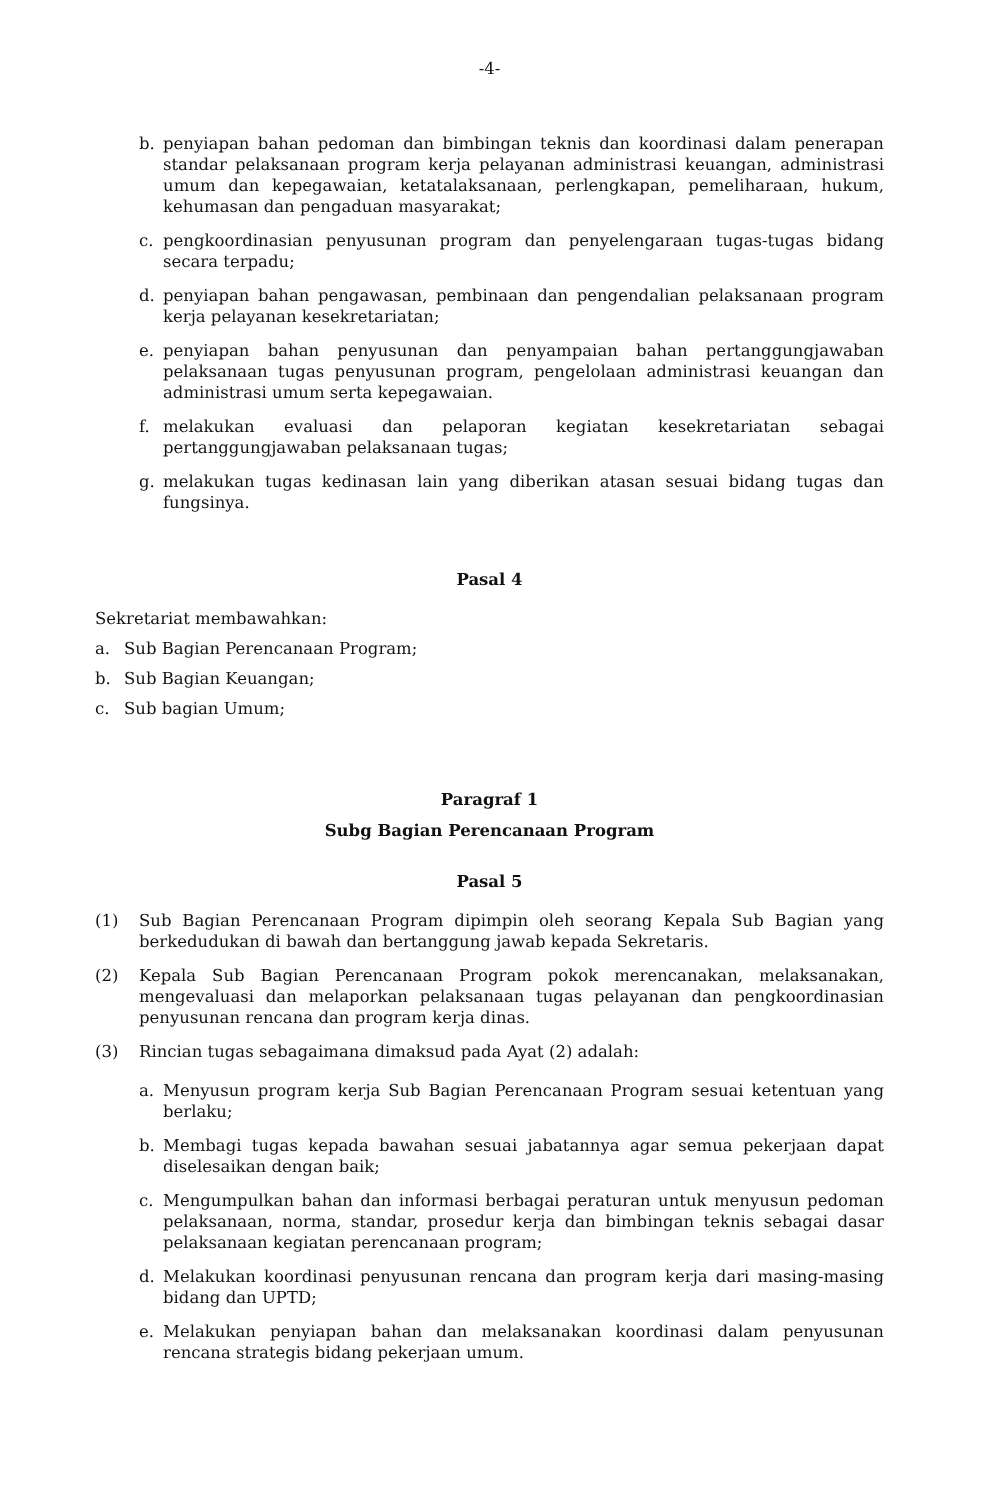-4-
b. penyiapan bahan pedoman dan bimbingan teknis dan koordinasi dalam penerapan standar pelaksanaan program kerja pelayanan administrasi keuangan, administrasi umum dan kepegawaian, ketatalaksanaan, perlengkapan, pemeliharaan, hukum, kehumasan dan pengaduan masyarakat;
c. pengkoordinasian penyusunan program dan penyelengaraan tugas-tugas bidang secara terpadu;
d. penyiapan bahan pengawasan, pembinaan dan pengendalian pelaksanaan program kerja pelayanan kesekretariatan;
e. penyiapan bahan penyusunan dan penyampaian bahan pertanggungjawaban pelaksanaan tugas penyusunan program, pengelolaan administrasi keuangan dan administrasi umum serta kepegawaian.
f. melakukan evaluasi dan pelaporan kegiatan kesekretariatan sebagai pertanggungjawaban pelaksanaan tugas;
g. melakukan tugas kedinasan lain yang diberikan atasan sesuai bidang tugas dan fungsinya.
Pasal 4
Sekretariat membawahkan:
a. Sub Bagian Perencanaan Program;
b. Sub Bagian Keuangan;
c. Sub bagian Umum;
Paragraf 1
Subg Bagian Perencanaan Program
Pasal 5
(1) Sub Bagian Perencanaan Program dipimpin oleh seorang Kepala Sub Bagian yang berkedudukan di bawah dan bertanggung jawab kepada Sekretaris.
(2) Kepala Sub Bagian Perencanaan Program pokok merencanakan, melaksanakan, mengevaluasi dan melaporkan pelaksanaan tugas pelayanan dan pengkoordinasian penyusunan rencana dan program kerja dinas.
(3) Rincian tugas sebagaimana dimaksud pada Ayat (2) adalah:
a. Menyusun program kerja Sub Bagian Perencanaan Program sesuai ketentuan yang berlaku;
b. Membagi tugas kepada bawahan sesuai jabatannya agar semua pekerjaan dapat diselesaikan dengan baik;
c. Mengumpulkan bahan dan informasi berbagai peraturan untuk menyusun pedoman pelaksanaan, norma, standar, prosedur kerja dan bimbingan teknis sebagai dasar pelaksanaan kegiatan perencanaan program;
d. Melakukan koordinasi penyusunan rencana dan program kerja dari masing-masing bidang dan UPTD;
e. Melakukan penyiapan bahan dan melaksanakan koordinasi dalam penyusunan rencana strategis bidang pekerjaan umum.